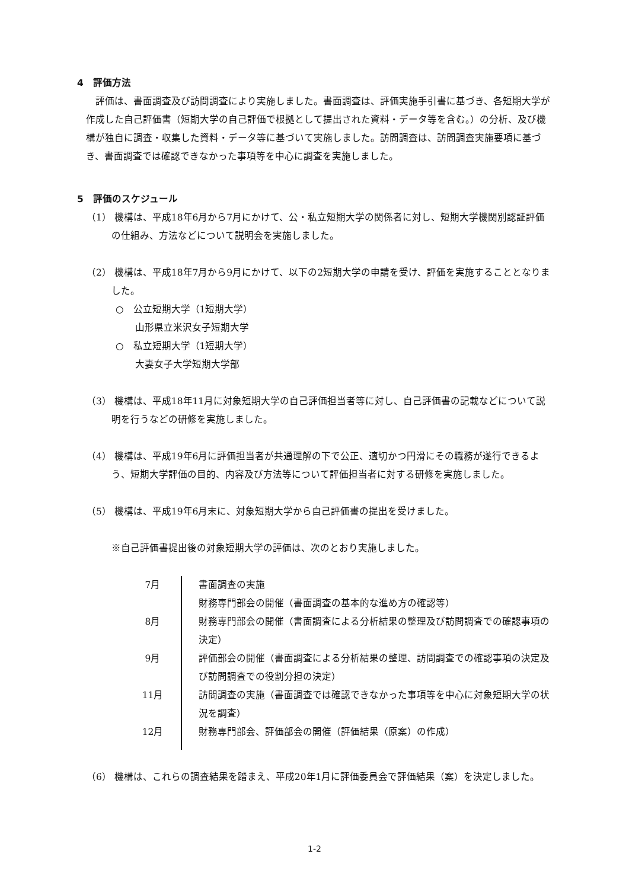4　評価方法
評価は、書面調査及び訪問調査により実施しました。書面調査は、評価実施手引書に基づき、各短期大学が作成した自己評価書（短期大学の自己評価で根拠として提出された資料・データ等を含む。）の分析、及び機構が独自に調査・収集した資料・データ等に基づいて実施しました。訪問調査は、訪問調査実施要項に基づき、書面調査では確認できなかった事項等を中心に調査を実施しました。
5　評価のスケジュール
（1） 機構は、平成18年6月から7月にかけて、公・私立短期大学の関係者に対し、短期大学機関別認証評価の仕組み、方法などについて説明会を実施しました。
（2） 機構は、平成18年7月から9月にかけて、以下の2短期大学の申請を受け、評価を実施することとなりました。
○　公立短期大学（1短期大学）
山形県立米沢女子短期大学
○　私立短期大学（1短期大学）
大妻女子大学短期大学部
（3） 機構は、平成18年11月に対象短期大学の自己評価担当者等に対し、自己評価書の記載などについて説明を行うなどの研修を実施しました。
（4） 機構は、平成19年6月に評価担当者が共通理解の下で公正、適切かつ円滑にその職務が遂行できるよう、短期大学評価の目的、内容及び方法等について評価担当者に対する研修を実施しました。
（5） 機構は、平成19年6月末に、対象短期大学から自己評価書の提出を受けました。
※自己評価書提出後の対象短期大学の評価は、次のとおり実施しました。
| 7月 | 書面調査の実施 財務専門部会の開催（書面調査の基本的な進め方の確認等） |
| 8月 | 財務専門部会の開催（書面調査による分析結果の整理及び訪問調査での確認事項の決定） |
| 9月 | 評価部会の開催（書面調査による分析結果の整理、訪問調査での確認事項の決定及び訪問調査での役割分担の決定） |
| 11月 | 訪問調査の実施（書面調査では確認できなかった事項等を中心に対象短期大学の状況を調査） |
| 12月 | 財務専門部会、評価部会の開催（評価結果（原案）の作成） |
（6） 機構は、これらの調査結果を踏まえ、平成20年1月に評価委員会で評価結果（案）を決定しました。
1-2